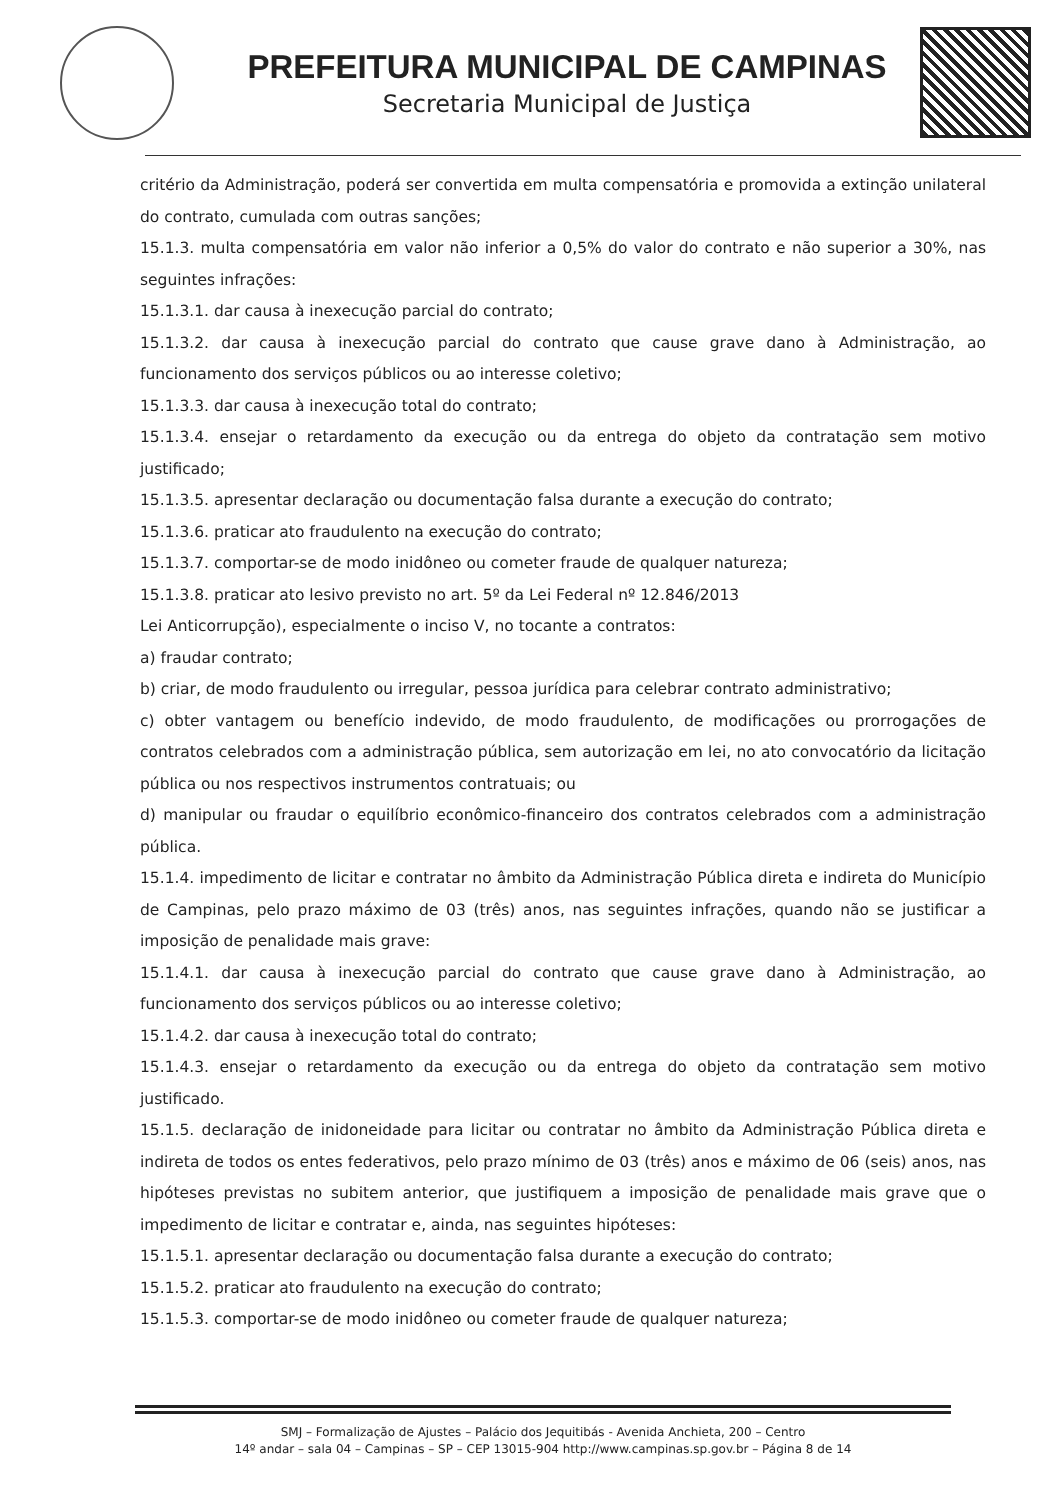PREFEITURA MUNICIPAL DE CAMPINAS
Secretaria Municipal de Justiça
critério da Administração, poderá ser convertida em multa compensatória e promovida a extinção unilateral do contrato, cumulada com outras sanções;
15.1.3. multa compensatória em valor não inferior a 0,5% do valor do contrato e não superior a 30%, nas seguintes infrações:
15.1.3.1. dar causa à inexecução parcial do contrato;
15.1.3.2. dar causa à inexecução parcial do contrato que cause grave dano à Administração, ao funcionamento dos serviços públicos ou ao interesse coletivo;
15.1.3.3. dar causa à inexecução total do contrato;
15.1.3.4. ensejar o retardamento da execução ou da entrega do objeto da contratação sem motivo justificado;
15.1.3.5. apresentar declaração ou documentação falsa durante a execução do contrato;
15.1.3.6. praticar ato fraudulento na execução do contrato;
15.1.3.7. comportar-se de modo inidôneo ou cometer fraude de qualquer natureza;
15.1.3.8. praticar ato lesivo previsto no art. 5º da Lei Federal nº 12.846/2013
Lei Anticorrupção), especialmente o inciso V, no tocante a contratos:
a) fraudar contrato;
b) criar, de modo fraudulento ou irregular, pessoa jurídica para celebrar contrato administrativo;
c) obter vantagem ou benefício indevido, de modo fraudulento, de modificações ou prorrogações de contratos celebrados com a administração pública, sem autorização em lei, no ato convocatório da licitação pública ou nos respectivos instrumentos contratuais; ou
d) manipular ou fraudar o equilíbrio econômico-financeiro dos contratos celebrados com a administração pública.
15.1.4. impedimento de licitar e contratar no âmbito da Administração Pública direta e indireta do Município de Campinas, pelo prazo máximo de 03 (três) anos, nas seguintes infrações, quando não se justificar a imposição de penalidade mais grave:
15.1.4.1. dar causa à inexecução parcial do contrato que cause grave dano à Administração, ao funcionamento dos serviços públicos ou ao interesse coletivo;
15.1.4.2. dar causa à inexecução total do contrato;
15.1.4.3. ensejar o retardamento da execução ou da entrega do objeto da contratação sem motivo justificado.
15.1.5. declaração de inidoneidade para licitar ou contratar no âmbito da Administração Pública direta e indireta de todos os entes federativos, pelo prazo mínimo de 03 (três) anos e máximo de 06 (seis) anos, nas hipóteses previstas no subitem anterior, que justifiquem a imposição de penalidade mais grave que o impedimento de licitar e contratar e, ainda, nas seguintes hipóteses:
15.1.5.1. apresentar declaração ou documentação falsa durante a execução do contrato;
15.1.5.2. praticar ato fraudulento na execução do contrato;
15.1.5.3. comportar-se de modo inidôneo ou cometer fraude de qualquer natureza;
SMJ – Formalização de Ajustes – Palácio dos Jequitibás - Avenida Anchieta, 200 – Centro
14º andar – sala 04 – Campinas – SP – CEP 13015-904 http://www.campinas.sp.gov.br – Página 8 de 14